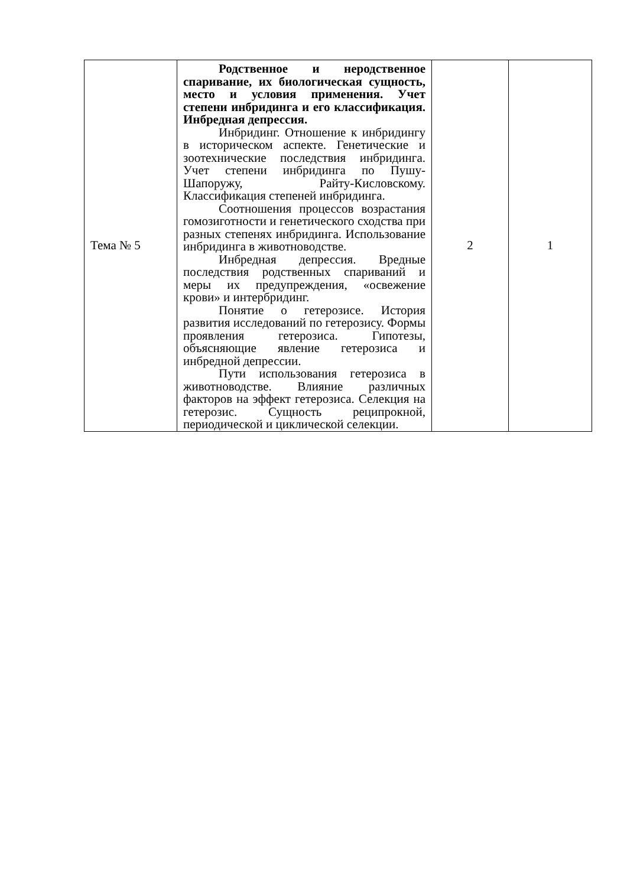| Тема № 5 | Родственное и неродственное спаривание, их биологическая сущность, место и условия применения. Учет степени инбридинга и его классификация. Инбредная депрессия. Инбридинг. Отношение к инбридингу в историческом аспекте. Генетические и зоотехнические последствия инбридинга. Учет степени инбридинга по Пушу-Шапоружу, Райту-Кисловскому. Классификация степеней инбридинга. Соотношения процессов возрастания гомозиготности и генетического сходства при разных степенях инбридинга. Использование инбридинга в животноводстве. Инбредная депрессия. Вредные последствия родственных спариваний и меры их предупреждения, «освежение крови» и интербридинг. Понятие о гетерозисе. История развития исследований по гетерозису. Формы проявления гетерозиса. Гипотезы, объясняющие явление гетерозиса и инбредной депрессии. Пути использования гетерозиса в животноводстве. Влияние различных факторов на эффект гетерозиса. Селекция на гетерозис. Сущность реципрокной, периодической и циклической селекции. | 2 | 1 |